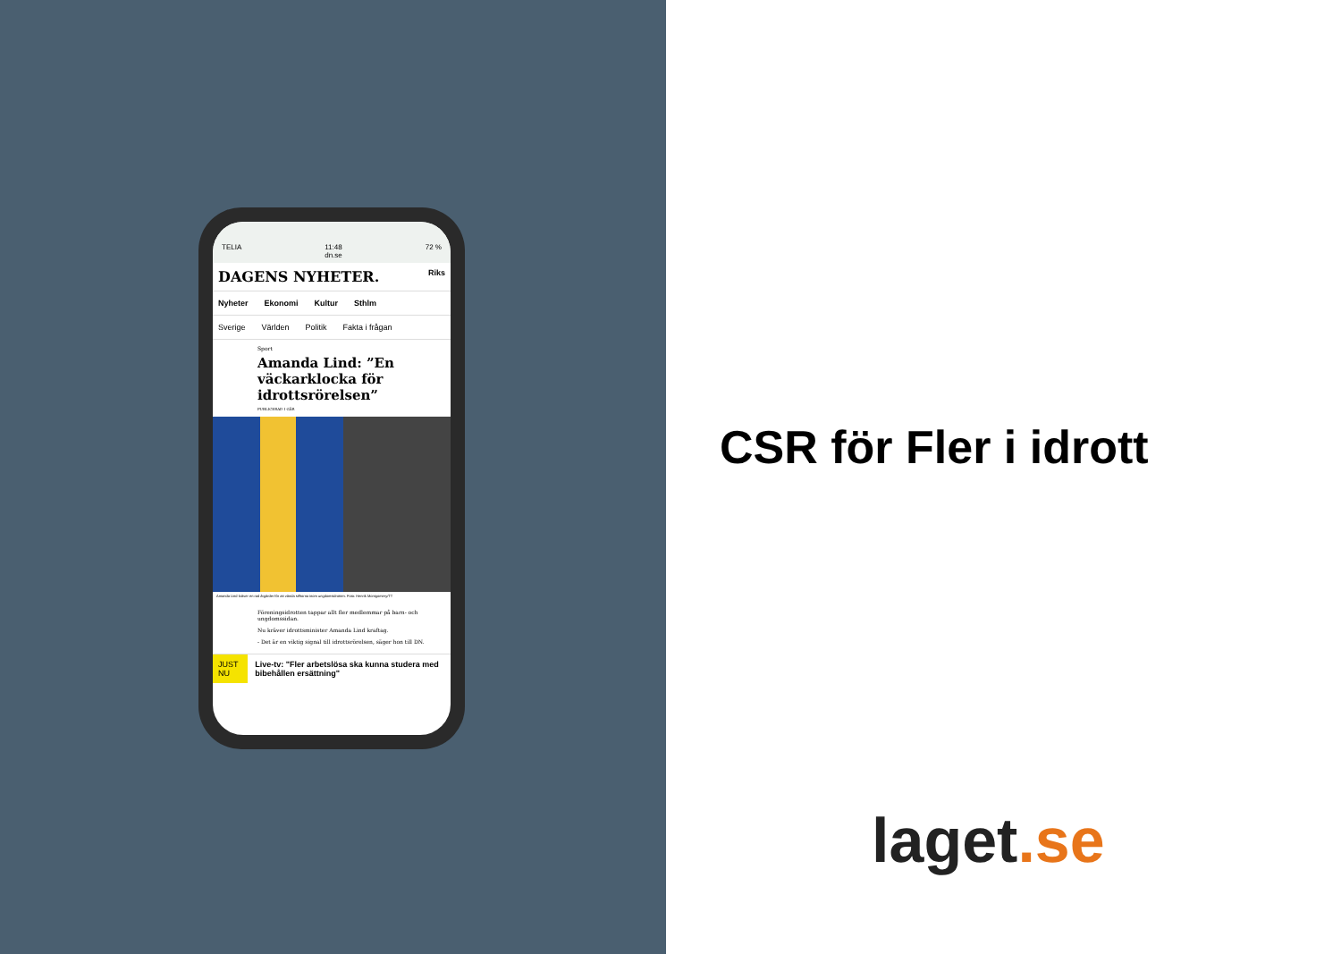TELIA 11:48
dn.se 72 %
DAGENS NYHETER. Riks
Nyheter Ekonomi Kultur Sthlm
Sverige Världen Politik Fakta i frågan
Sport
Amanda Lind: ”En väckarklocka för idrottsrörelsen”
PUBLICERAD I GÅR
Amanda Lind kräver en rad åtgärder för att vända siffrorna inom ungdomsidrotten. Foto: Henrik Montgomery/TT
Föreningsidrotten tappar allt fler medlemmar på barn- och ungdomssidan.
Nu kräver idrottsminister Amanda Lind kraftag.
- Det är en viktig signal till idrottsrörelsen, säger hon till DN.
JUST NU Live-tv: "Fler arbetslösa ska kunna studera med bibehållen ersättning"
CSR för Fler i idrott
laget.se